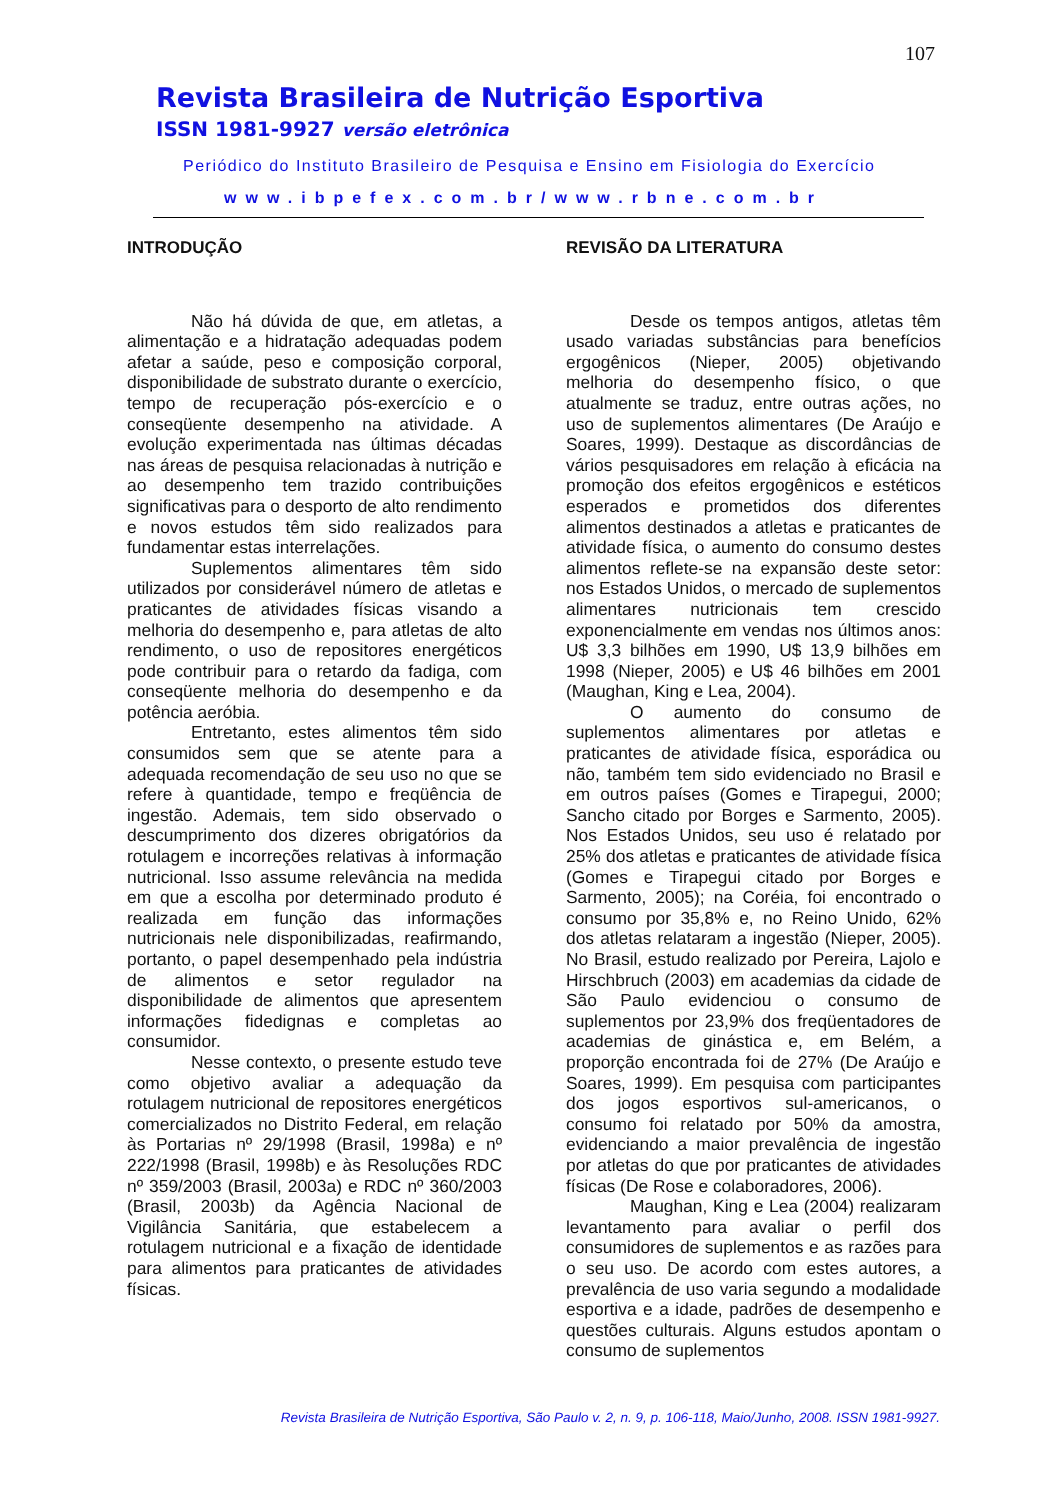107
Revista Brasileira de Nutrição Esportiva
ISSN 1981-9927 versão eletrônica
Periódico do Instituto Brasileiro de Pesquisa e Ensino em Fisiologia do Exercício
www.ibpefex.com.br/www.rbne.com.br
INTRODUÇÃO
Não há dúvida de que, em atletas, a alimentação e a hidratação adequadas podem afetar a saúde, peso e composição corporal, disponibilidade de substrato durante o exercício, tempo de recuperação pós-exercício e o conseqüente desempenho na atividade. A evolução experimentada nas últimas décadas nas áreas de pesquisa relacionadas à nutrição e ao desempenho tem trazido contribuições significativas para o desporto de alto rendimento e novos estudos têm sido realizados para fundamentar estas interrelações.
Suplementos alimentares têm sido utilizados por considerável número de atletas e praticantes de atividades físicas visando a melhoria do desempenho e, para atletas de alto rendimento, o uso de repositores energéticos pode contribuir para o retardo da fadiga, com conseqüente melhoria do desempenho e da potência aeróbia.
Entretanto, estes alimentos têm sido consumidos sem que se atente para a adequada recomendação de seu uso no que se refere à quantidade, tempo e freqüência de ingestão. Ademais, tem sido observado o descumprimento dos dizeres obrigatórios da rotulagem e incorreções relativas à informação nutricional. Isso assume relevância na medida em que a escolha por determinado produto é realizada em função das informações nutricionais nele disponibilizadas, reafirmando, portanto, o papel desempenhado pela indústria de alimentos e setor regulador na disponibilidade de alimentos que apresentem informações fidedignas e completas ao consumidor.
Nesse contexto, o presente estudo teve como objetivo avaliar a adequação da rotulagem nutricional de repositores energéticos comercializados no Distrito Federal, em relação às Portarias nº 29/1998 (Brasil, 1998a) e nº 222/1998 (Brasil, 1998b) e às Resoluções RDC nº 359/2003 (Brasil, 2003a) e RDC nº 360/2003 (Brasil, 2003b) da Agência Nacional de Vigilância Sanitária, que estabelecem a rotulagem nutricional e a fixação de identidade para alimentos para praticantes de atividades físicas.
REVISÃO DA LITERATURA
Desde os tempos antigos, atletas têm usado variadas substâncias para benefícios ergogênicos (Nieper, 2005) objetivando melhoria do desempenho físico, o que atualmente se traduz, entre outras ações, no uso de suplementos alimentares (De Araújo e Soares, 1999). Destaque as discordâncias de vários pesquisadores em relação à eficácia na promoção dos efeitos ergogênicos e estéticos esperados e prometidos dos diferentes alimentos destinados a atletas e praticantes de atividade física, o aumento do consumo destes alimentos reflete-se na expansão deste setor: nos Estados Unidos, o mercado de suplementos alimentares nutricionais tem crescido exponencialmente em vendas nos últimos anos: U$ 3,3 bilhões em 1990, U$ 13,9 bilhões em 1998 (Nieper, 2005) e U$ 46 bilhões em 2001 (Maughan, King e Lea, 2004).
O aumento do consumo de suplementos alimentares por atletas e praticantes de atividade física, esporádica ou não, também tem sido evidenciado no Brasil e em outros países (Gomes e Tirapegui, 2000; Sancho citado por Borges e Sarmento, 2005). Nos Estados Unidos, seu uso é relatado por 25% dos atletas e praticantes de atividade física (Gomes e Tirapegui citado por Borges e Sarmento, 2005); na Coréia, foi encontrado o consumo por 35,8% e, no Reino Unido, 62% dos atletas relataram a ingestão (Nieper, 2005). No Brasil, estudo realizado por Pereira, Lajolo e Hirschbruch (2003) em academias da cidade de São Paulo evidenciou o consumo de suplementos por 23,9% dos freqüentadores de academias de ginástica e, em Belém, a proporção encontrada foi de 27% (De Araújo e Soares, 1999). Em pesquisa com participantes dos jogos esportivos sul-americanos, o consumo foi relatado por 50% da amostra, evidenciando a maior prevalência de ingestão por atletas do que por praticantes de atividades físicas (De Rose e colaboradores, 2006).
Maughan, King e Lea (2004) realizaram levantamento para avaliar o perfil dos consumidores de suplementos e as razões para o seu uso. De acordo com estes autores, a prevalência de uso varia segundo a modalidade esportiva e a idade, padrões de desempenho e questões culturais. Alguns estudos apontam o consumo de suplementos
Revista Brasileira de Nutrição Esportiva, São Paulo v. 2, n. 9, p. 106-118, Maio/Junho, 2008. ISSN 1981-9927.